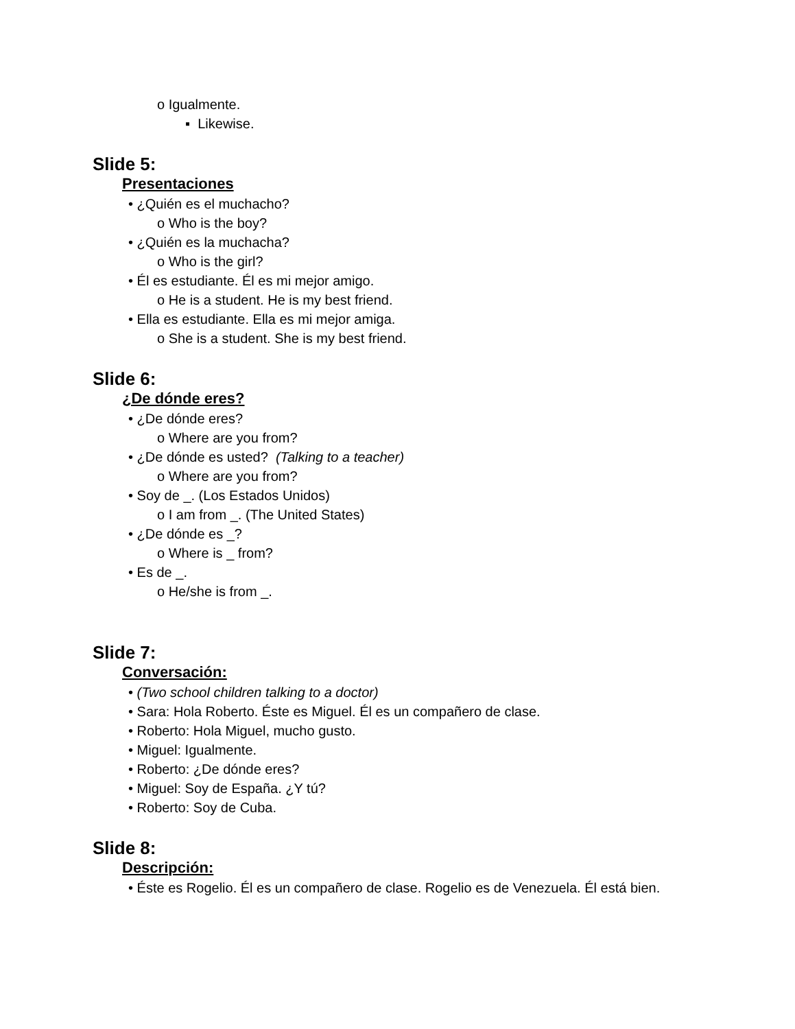o Igualmente.
▪ Likewise.
Slide 5:
Presentaciones
• ¿Quién es el muchacho?
o Who is the boy?
• ¿Quién es la muchacha?
o Who is the girl?
• Él es estudiante. Él es mi mejor amigo.
o He is a student. He is my best friend.
• Ella es estudiante. Ella es mi mejor amiga.
o She is a student. She is my best friend.
Slide 6:
¿De dónde eres?
• ¿De dónde eres?
o Where are you from?
• ¿De dónde es usted? (Talking to a teacher)
o Where are you from?
• Soy de _. (Los Estados Unidos)
o I am from _. (The United States)
• ¿De dónde es _?
o Where is _ from?
• Es de _.
o He/she is from _.
Slide 7:
Conversación:
• (Two school children talking to a doctor)
• Sara: Hola Roberto. Éste es Miguel. Él es un compañero de clase.
• Roberto: Hola Miguel, mucho gusto.
• Miguel: Igualmente.
• Roberto: ¿De dónde eres?
• Miguel: Soy de España. ¿Y tú?
• Roberto: Soy de Cuba.
Slide 8:
Descripción:
• Éste es Rogelio. Él es un compañero de clase. Rogelio es de Venezuela. Él está bien.